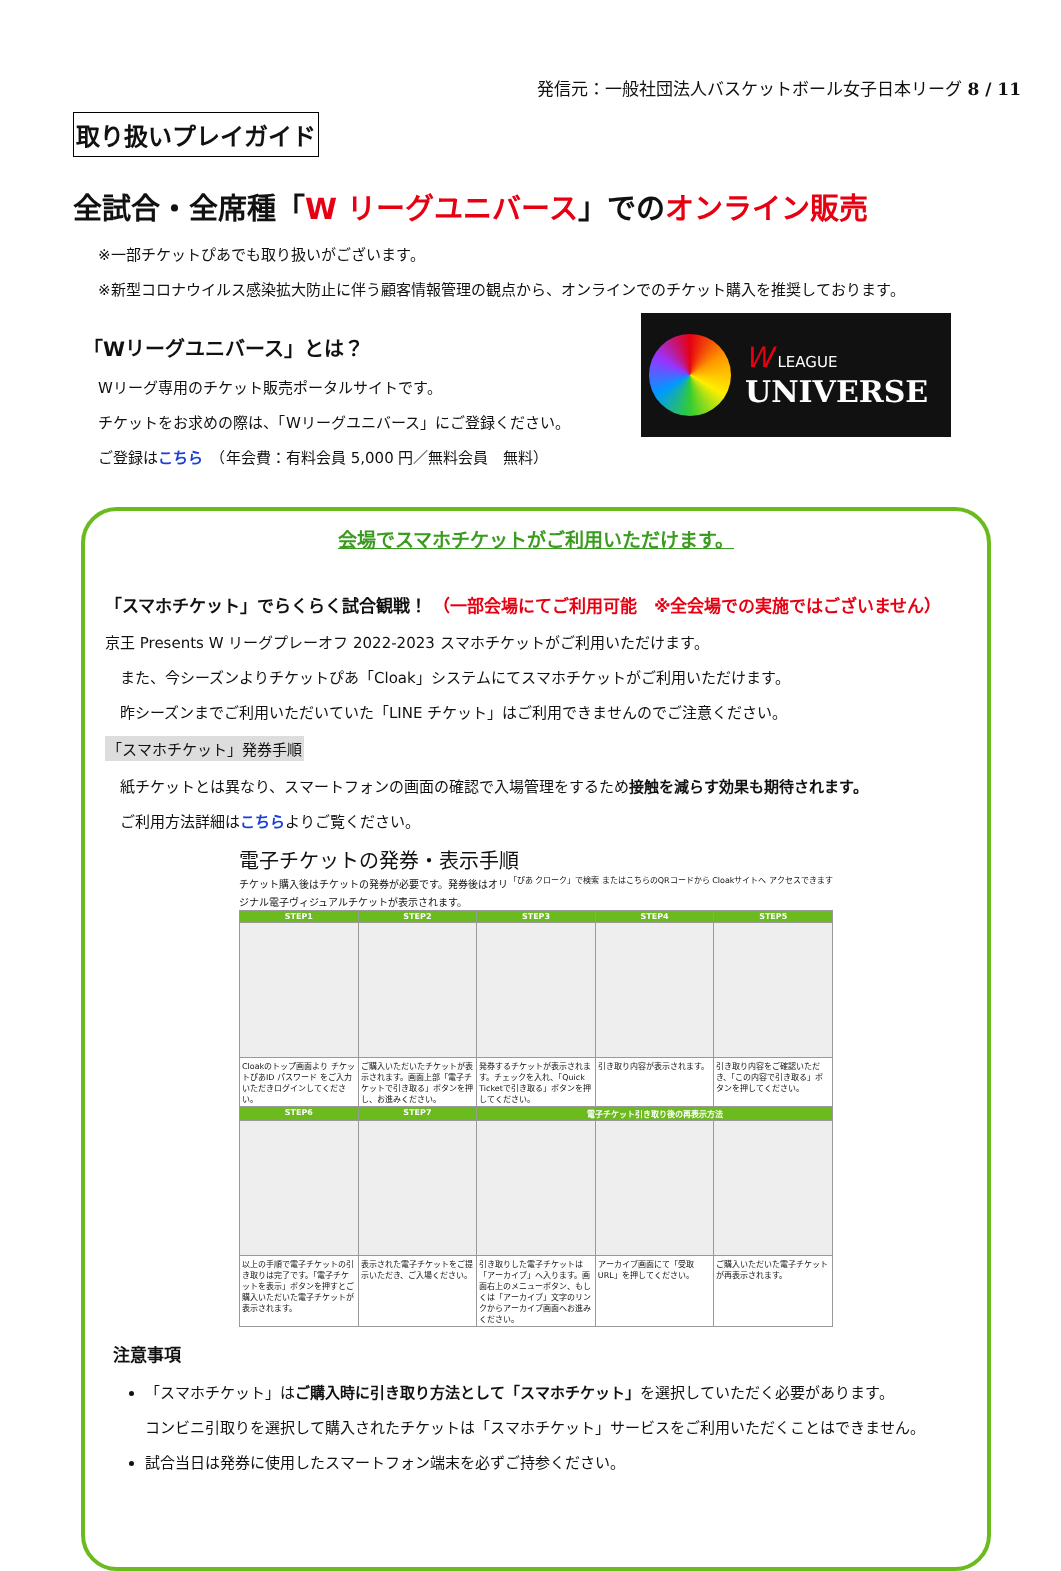発信元：一般社団法人バスケットボール女子日本リーグ 8 / 11
取り扱いプレイガイド
全試合・全席種「W リーグユニバース」でのオンライン販売
※一部チケットぴあでも取り扱いがございます。
※新型コロナウイルス感染拡大防止に伴う顧客情報管理の観点から、オンラインでのチケット購入を推奨しております。
「Wリーグユニバース」とは？
Wリーグ専用のチケット販売ポータルサイトです。
チケットをお求めの際は、「Wリーグユニバース」にご登録ください。
ご登録はこちら　（年会費：有料会員 5,000 円／無料会員　無料）
W LEAGUE
UNIVERSE
会場でスマホチケットがご利用いただけます。
「スマホチケット」でらくらく試合観戦！ （一部会場にてご利用可能　※全会場での実施ではございません）
京王 Presents W リーグプレーオフ 2022-2023 スマホチケットがご利用いただけます。
　また、今シーズンよりチケットぴあ「Cloak」システムにてスマホチケットがご利用いただけます。
　昨シーズンまでご利用いただいていた「LINE チケット」はご利用できませんのでご注意ください。
「スマホチケット」発券手順
　紙チケットとは異なり、スマートフォンの画面の確認で入場管理をするため接触を減らす効果も期待されます。
　ご利用方法詳細はこちらよりご覧ください。
電子チケットの発券・表示手順 「ぴあ クローク」で検索 またはこちらのQRコードから Cloakサイトへ アクセスできます
チケット購入後はチケットの発券が必要です。発券後はオリジナル電子ヴィジュアルチケットが表示されます。
| STEP1 | STEP2 | STEP3 | STEP4 | STEP5 |
| Cloakのトップ画面より チケットぴあID パスワード をご入力いただきログインしてください。 | ご購入いただいたチケットが表示されます。画面上部「電子チケットで引き取る」ボタンを押し、お進みください。 | 発券するチケットが表示されます。チェックを入れ、「Quick Ticketで引き取る」ボタンを押してください。 | 引き取り内容が表示されます。 | 引き取り内容をご確認いただき、「この内容で引き取る」ボタンを押してください。 |
| STEP6 | STEP7 | 電子チケット引き取り後の再表示方法 | | |
| 以上の手順で電子チケットの引き取りは完了です。「電子チケットを表示」ボタンを押すとご購入いただいた電子チケットが表示されます。 | 表示された電子チケットをご提示いただき、ご入場ください。 | 引き取りした電子チケットは「アーカイブ」へ入ります。画面右上のメニューボタン、もしくは「アーカイブ」文字のリンクからアーカイブ画面へお進みください。 | アーカイブ画面にて「受取URL」を押してください。 | ご購入いただいた電子チケットが再表示されます。 |
注意事項
「スマホチケット」はご購入時に引き取り方法として「スマホチケット」を選択していただく必要があります。
コンビニ引取りを選択して購入されたチケットは「スマホチケット」サービスをご利用いただくことはできません。
試合当日は発券に使用したスマートフォン端末を必ずご持参ください。